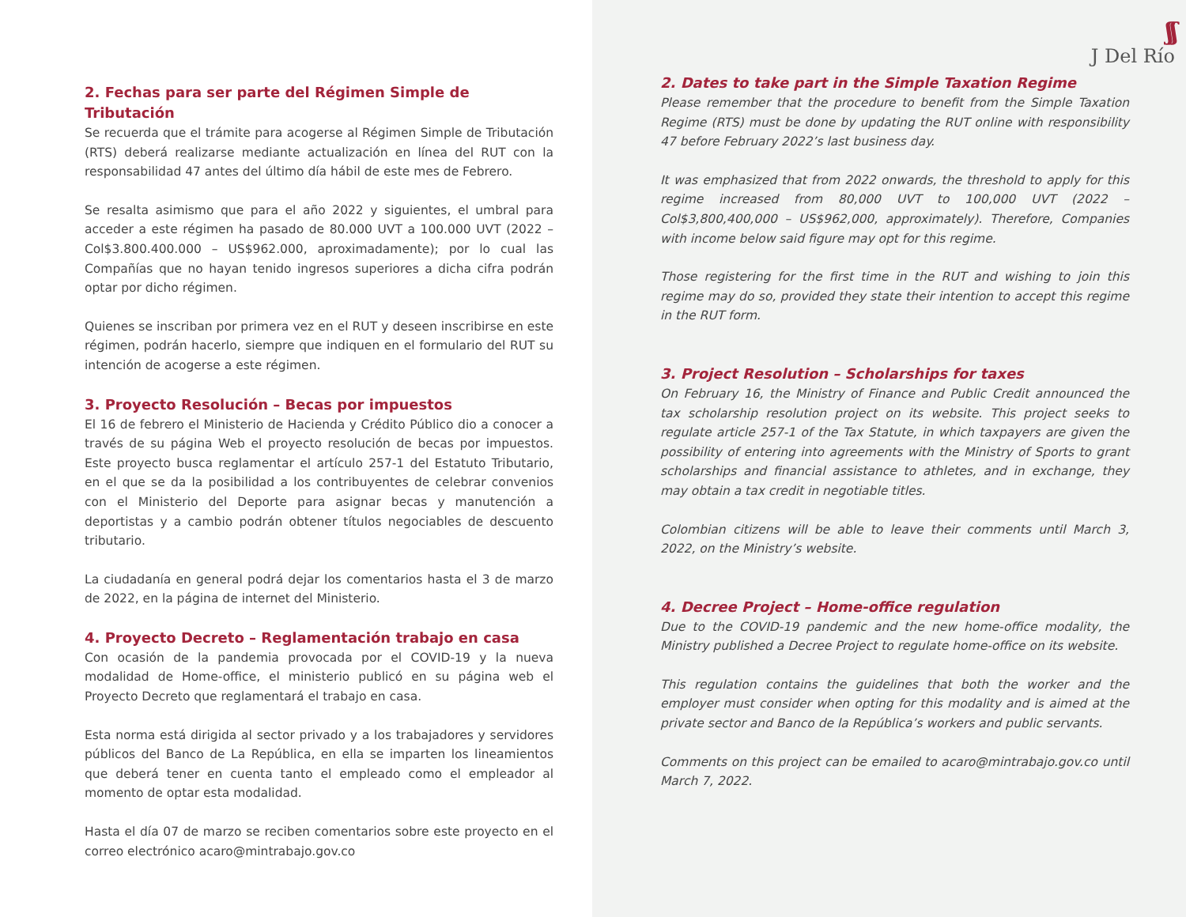2. Fechas para ser parte del Régimen Simple de Tributación
Se recuerda que el trámite para acogerse al Régimen Simple de Tributación (RTS) deberá realizarse mediante actualización en línea del RUT con la responsabilidad 47 antes del último día hábil de este mes de Febrero.
Se resalta asimismo que para el año 2022 y siguientes, el umbral para acceder a este régimen ha pasado de 80.000 UVT a 100.000 UVT (2022 – Col$3.800.400.000 – US$962.000, aproximadamente); por lo cual las Compañías que no hayan tenido ingresos superiores a dicha cifra podrán optar por dicho régimen.
Quienes se inscriban por primera vez en el RUT y deseen inscribirse en este régimen, podrán hacerlo, siempre que indiquen en el formulario del RUT su intención de acogerse a este régimen.
3. Proyecto Resolución – Becas por impuestos
El 16 de febrero el Ministerio de Hacienda y Crédito Público dio a conocer a través de su página Web el proyecto resolución de becas por impuestos. Este proyecto busca reglamentar el artículo 257-1 del Estatuto Tributario, en el que se da la posibilidad a los contribuyentes de celebrar convenios con el Ministerio del Deporte para asignar becas y manutención a deportistas y a cambio podrán obtener títulos negociables de descuento tributario.
La ciudadanía en general podrá dejar los comentarios hasta el 3 de marzo de 2022, en la página de internet del Ministerio.
4. Proyecto Decreto – Reglamentación trabajo en casa
Con ocasión de la pandemia provocada por el COVID-19 y la nueva modalidad de Home-office, el ministerio publicó en su página web el Proyecto Decreto que reglamentará el trabajo en casa.
Esta norma está dirigida al sector privado y a los trabajadores y servidores públicos del Banco de La República, en ella se imparten los lineamientos que deberá tener en cuenta tanto el empleado como el empleador al momento de optar esta modalidad.
Hasta el día 07 de marzo se reciben comentarios sobre este proyecto en el correo electrónico acaro@mintrabajo.gov.co
ʃʃ
J Del Río
2. Dates to take part in the Simple Taxation Regime
Please remember that the procedure to benefit from the Simple Taxation Regime (RTS) must be done by updating the RUT online with responsibility 47 before February 2022’s last business day.
It was emphasized that from 2022 onwards, the threshold to apply for this regime increased from 80,000 UVT to 100,000 UVT (2022 – Col$3,800,400,000 – US$962,000, approximately). Therefore, Companies with income below said figure may opt for this regime.
Those registering for the first time in the RUT and wishing to join this regime may do so, provided they state their intention to accept this regime in the RUT form.
3. Project Resolution – Scholarships for taxes
On February 16, the Ministry of Finance and Public Credit announced the tax scholarship resolution project on its website. This project seeks to regulate article 257-1 of the Tax Statute, in which taxpayers are given the possibility of entering into agreements with the Ministry of Sports to grant scholarships and financial assistance to athletes, and in exchange, they may obtain a tax credit in negotiable titles.
Colombian citizens will be able to leave their comments until March 3, 2022, on the Ministry’s website.
4. Decree Project – Home-office regulation
Due to the COVID-19 pandemic and the new home-office modality, the Ministry published a Decree Project to regulate home-office on its website.
This regulation contains the guidelines that both the worker and the employer must consider when opting for this modality and is aimed at the private sector and Banco de la República’s workers and public servants.
Comments on this project can be emailed to acaro@mintrabajo.gov.co until March 7, 2022.